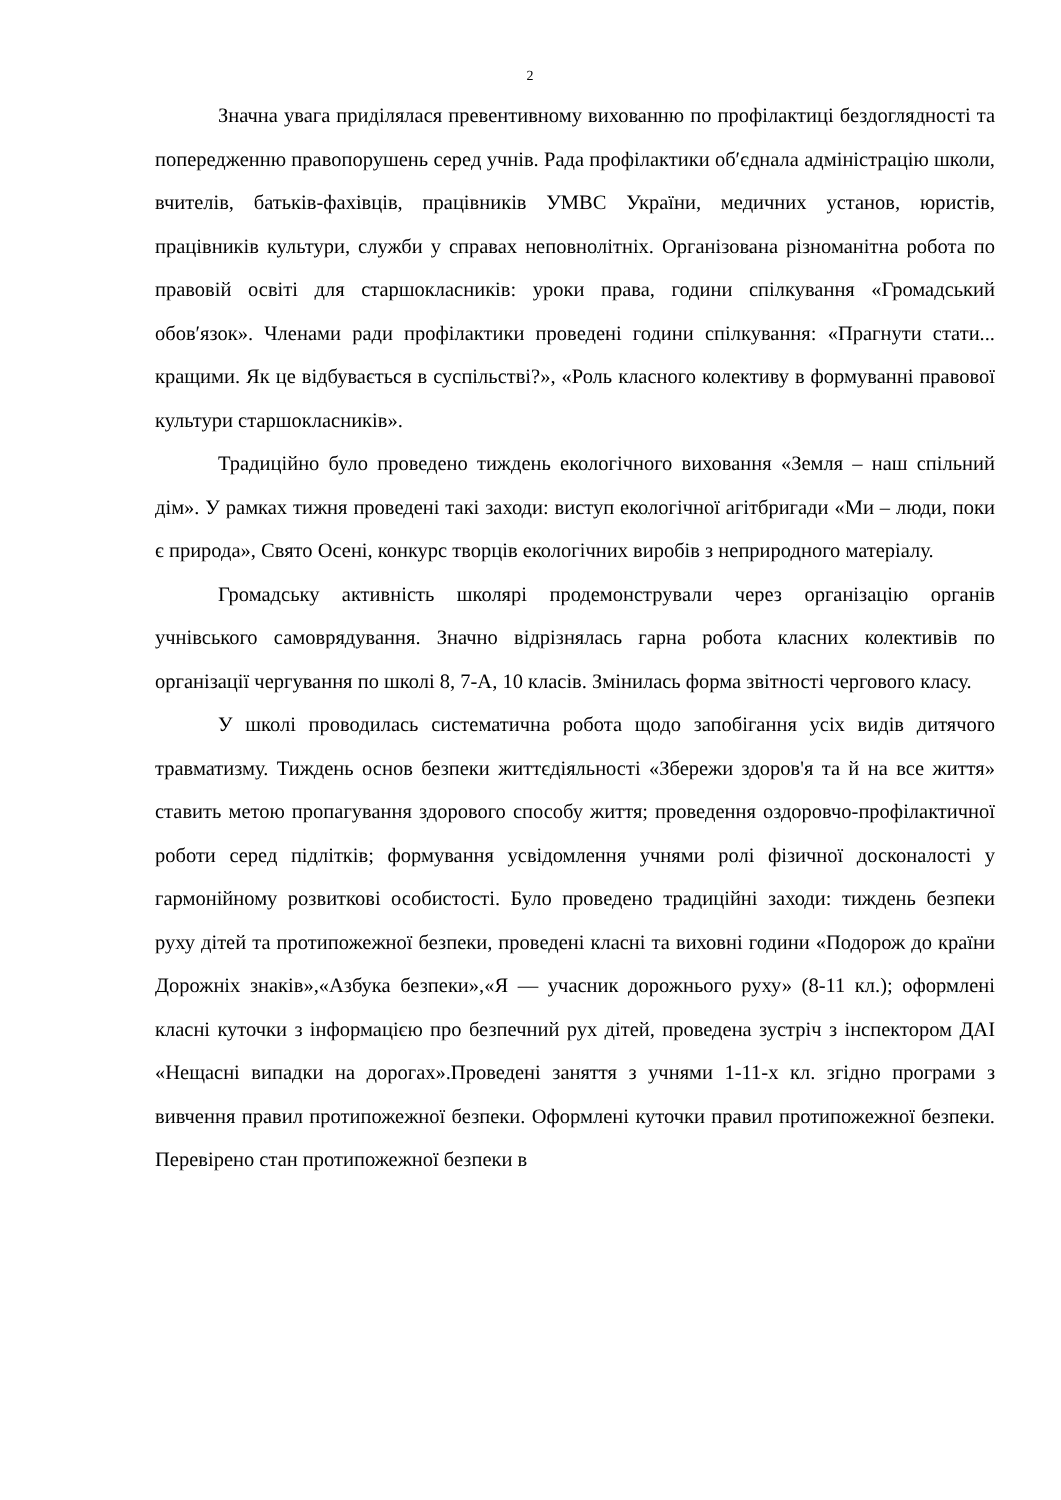2
Значна увага приділялася превентивному вихованню по профілактиці бездоглядності та попередженню правопорушень серед учнів. Рада профілактики об′єднала адміністрацію школи, вчителів, батьків-фахівців, працівників УМВС України, медичних установ, юристів, працівників культури, служби у справах неповнолітніх. Організована різноманітна робота по правовій освіті для старшокласників: уроки права, години спілкування «Громадський обов′язок». Членами ради профілактики проведені години спілкування: «Прагнути стати... кращими. Як це відбувається в суспільстві?», «Роль класного колективу в формуванні правової культури старшокласників».
Традиційно було проведено тиждень екологічного виховання «Земля – наш спільний дім». У рамках тижня проведені такі заходи: виступ екологічної агітбригади «Ми – люди, поки є природа», Свято Осені, конкурс творців екологічних виробів з неприродного матеріалу.
Громадську активність школярі продемонстрували через організацію органів учнівського самоврядування. Значно відрізнялась гарна робота класних колективів по організації чергування по школі 8, 7-А, 10 класів. Змінилась форма звітності чергового класу.
У школі проводилась систематична робота щодо запобігання усіх видів дитячого травматизму. Тиждень основ безпеки життєдіяльності «Збережи здоров'я та й на все життя» ставить метою пропагування здорового способу життя; проведення оздоровчо-профілактичної роботи серед підлітків; формування усвідомлення учнями ролі фізичної досконалості у гармонійному розвиткові особистості. Було проведено традиційні заходи: тиждень безпеки руху дітей та протипожежної безпеки, проведені класні та виховні години «Подорож до країни Дорожніх знаків»,«Азбука безпеки»,«Я — учасник дорожнього руху» (8-11 кл.); оформлені класні куточки з інформацією про безпечний рух дітей, проведена зустріч з інспектором ДАІ «Нещасні випадки на дорогах».Проведені заняття з учнями 1-11-х кл. згідно програми з вивчення правил протипожежної безпеки. Оформлені куточки правил протипожежної безпеки. Перевірено стан протипожежної безпеки в